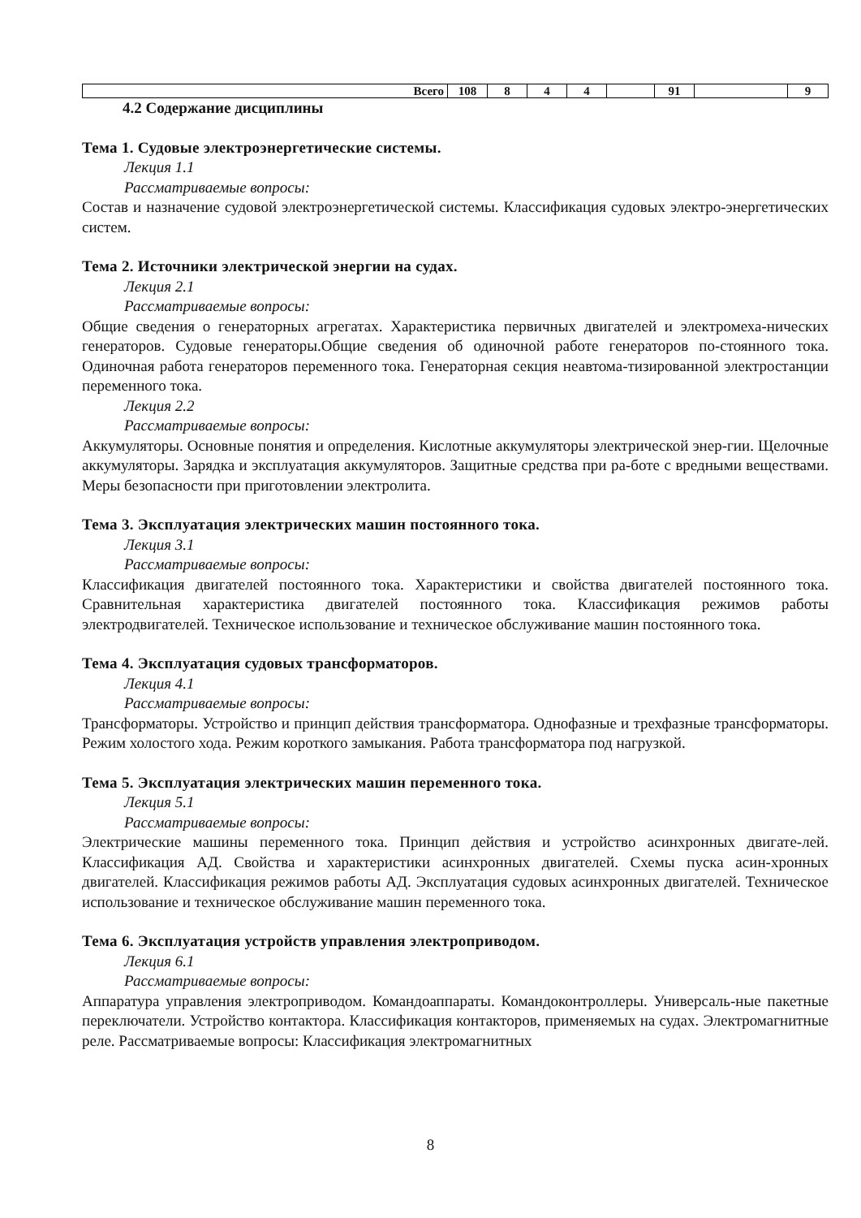| Всего | 108 | 8 | 4 | 4 | | 91 | | 9 |
4.2 Содержание дисциплины
Тема 1. Судовые электроэнергетические системы.
Лекция 1.1
Рассматриваемые вопросы:
Состав и назначение судовой электроэнергетической системы. Классификация судовых электро-энергетических систем.
Тема 2. Источники электрической энергии на судах.
Лекция 2.1
Рассматриваемые вопросы:
Общие сведения о генераторных агрегатах. Характеристика первичных двигателей и электромеха-нических генераторов. Судовые генераторы.Общие сведения об одиночной работе генераторов по-стоянного тока. Одиночная работа генераторов переменного тока. Генераторная секция неавтома-тизированной электростанции переменного тока.
Лекция 2.2
Рассматриваемые вопросы:
Аккумуляторы. Основные понятия и определения. Кислотные аккумуляторы электрической энер-гии. Щелочные аккумуляторы. Зарядка и эксплуатация аккумуляторов. Защитные средства при ра-боте с вредными веществами. Меры безопасности при приготовлении электролита.
Тема 3. Эксплуатация электрических машин постоянного тока.
Лекция 3.1
Рассматриваемые вопросы:
Классификация двигателей постоянного тока. Характеристики и свойства двигателей постоянного тока. Сравнительная характеристика двигателей постоянного тока. Классификация режимов работы электродвигателей. Техническое использование и техническое обслуживание машин постоянного тока.
Тема 4. Эксплуатация судовых трансформаторов.
Лекция 4.1
Рассматриваемые вопросы:
Трансформаторы. Устройство и принцип действия трансформатора. Однофазные и трехфазные трансформаторы. Режим холостого хода. Режим короткого замыкания. Работа трансформатора под нагрузкой.
Тема 5. Эксплуатация электрических машин переменного тока.
Лекция 5.1
Рассматриваемые вопросы:
Электрические машины переменного тока. Принцип действия и устройство асинхронных двигате-лей. Классификация АД. Свойства и характеристики асинхронных двигателей. Схемы пуска асин-хронных двигателей. Классификация режимов работы АД. Эксплуатация судовых асинхронных двигателей. Техническое использование и техническое обслуживание машин переменного тока.
Тема 6. Эксплуатация устройств управления электроприводом.
Лекция 6.1
Рассматриваемые вопросы:
Аппаратура управления электроприводом. Командоаппараты. Командоконтроллеры. Универсаль-ные пакетные переключатели. Устройство контактора. Классификация контакторов, применяемых на судах. Электромагнитные реле. Рассматриваемые вопросы: Классификация электромагнитных
8